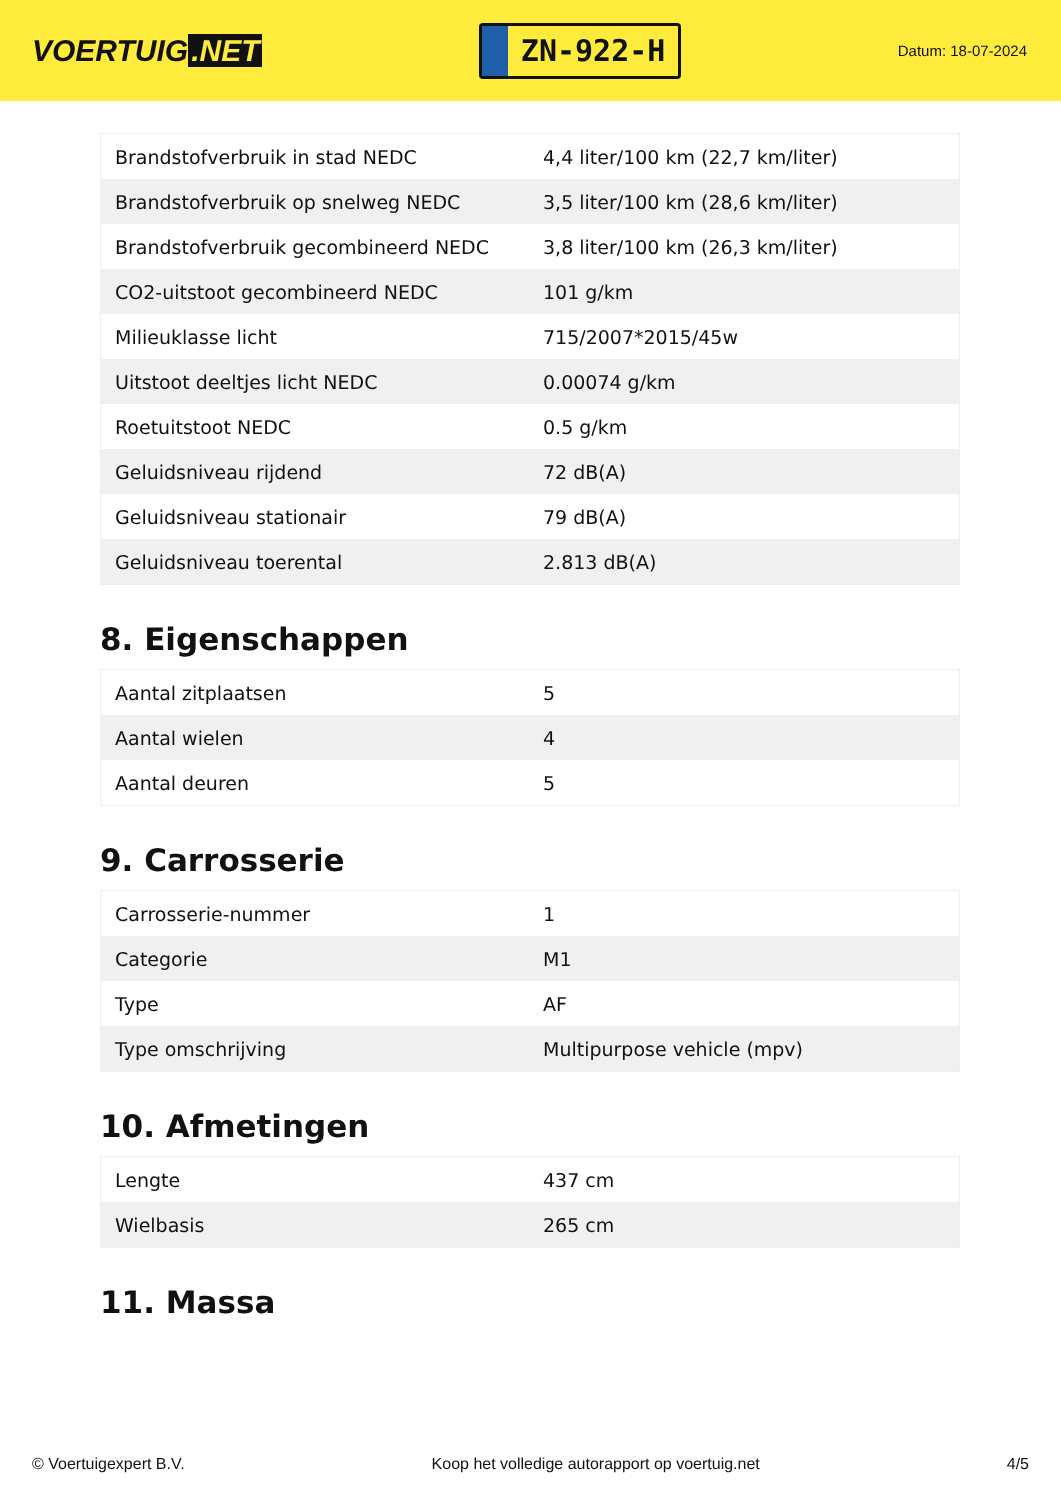VOERTUIG.NET
ZN-922-H
Datum: 18-07-2024
| Brandstofverbruik in stad NEDC | 4,4 liter/100 km (22,7 km/liter) |
| Brandstofverbruik op snelweg NEDC | 3,5 liter/100 km (28,6 km/liter) |
| Brandstofverbruik gecombineerd NEDC | 3,8 liter/100 km (26,3 km/liter) |
| CO2-uitstoot gecombineerd NEDC | 101 g/km |
| Milieuklasse licht | 715/2007*2015/45w |
| Uitstoot deeltjes licht NEDC | 0.00074 g/km |
| Roetuitstoot NEDC | 0.5 g/km |
| Geluidsniveau rijdend | 72 dB(A) |
| Geluidsniveau stationair | 79 dB(A) |
| Geluidsniveau toerental | 2.813 dB(A) |
8. Eigenschappen
| Aantal zitplaatsen | 5 |
| Aantal wielen | 4 |
| Aantal deuren | 5 |
9. Carrosserie
| Carrosserie-nummer | 1 |
| Categorie | M1 |
| Type | AF |
| Type omschrijving | Multipurpose vehicle (mpv) |
10. Afmetingen
| Lengte | 437 cm |
| Wielbasis | 265 cm |
11. Massa
© Voertuigexpert B.V. Koop het volledige autorapport op voertuig.net 4/5